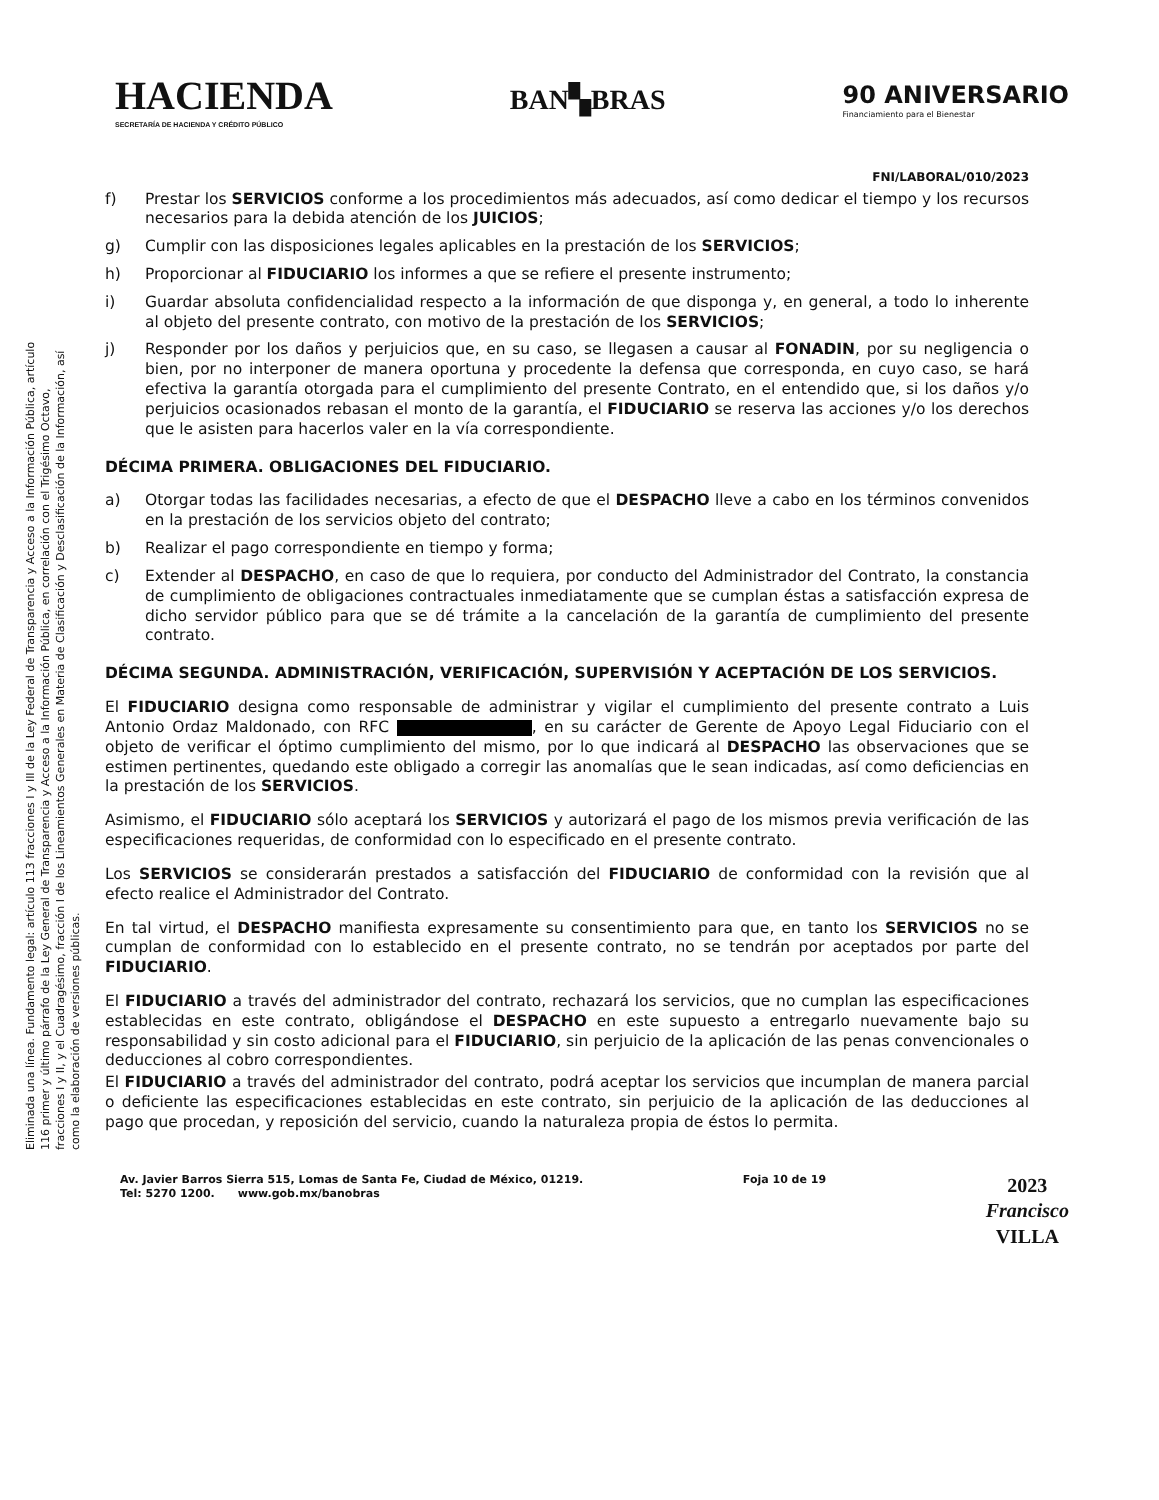HACIENDA
SECRETARÍA DE HACIENDA Y CRÉDITO PÚBLICO
BAN▚BRAS
90 ANIVERSARIO
Financiamiento para el Bienestar
FNI/LABORAL/010/2023
Eliminada una línea. Fundamento legal: artículo 113 fracciones I y III de la Ley Federal de Transparencia y Acceso a la Información Pública, artículo 116 primer y último párrafo de la Ley General de Transparencia y Acceso a la Información Pública, en correlación con el Trigésimo Octavo, fracciones I y II, y el Cuadragésimo, fracción I de los Lineamientos Generales en Materia de Clasificación y Desclasificación de la Información, así como la elaboración de versiones públicas.
f) Prestar los SERVICIOS conforme a los procedimientos más adecuados, así como dedicar el tiempo y los recursos necesarios para la debida atención de los JUICIOS;
g) Cumplir con las disposiciones legales aplicables en la prestación de los SERVICIOS;
h) Proporcionar al FIDUCIARIO los informes a que se refiere el presente instrumento;
i) Guardar absoluta confidencialidad respecto a la información de que disponga y, en general, a todo lo inherente al objeto del presente contrato, con motivo de la prestación de los SERVICIOS;
j) Responder por los daños y perjuicios que, en su caso, se llegasen a causar al FONADIN, por su negligencia o bien, por no interponer de manera oportuna y procedente la defensa que corresponda, en cuyo caso, se hará efectiva la garantía otorgada para el cumplimiento del presente Contrato, en el entendido que, si los daños y/o perjuicios ocasionados rebasan el monto de la garantía, el FIDUCIARIO se reserva las acciones y/o los derechos que le asisten para hacerlos valer en la vía correspondiente.
DÉCIMA PRIMERA. OBLIGACIONES DEL FIDUCIARIO.
a) Otorgar todas las facilidades necesarias, a efecto de que el DESPACHO lleve a cabo en los términos convenidos en la prestación de los servicios objeto del contrato;
b) Realizar el pago correspondiente en tiempo y forma;
c) Extender al DESPACHO, en caso de que lo requiera, por conducto del Administrador del Contrato, la constancia de cumplimiento de obligaciones contractuales inmediatamente que se cumplan éstas a satisfacción expresa de dicho servidor público para que se dé trámite a la cancelación de la garantía de cumplimiento del presente contrato.
DÉCIMA SEGUNDA. ADMINISTRACIÓN, VERIFICACIÓN, SUPERVISIÓN Y ACEPTACIÓN DE LOS SERVICIOS.
El FIDUCIARIO designa como responsable de administrar y vigilar el cumplimiento del presente contrato a Luis Antonio Ordaz Maldonado, con RFC , en su carácter de Gerente de Apoyo Legal Fiduciario con el objeto de verificar el óptimo cumplimiento del mismo, por lo que indicará al DESPACHO las observaciones que se estimen pertinentes, quedando este obligado a corregir las anomalías que le sean indicadas, así como deficiencias en la prestación de los SERVICIOS.
Asimismo, el FIDUCIARIO sólo aceptará los SERVICIOS y autorizará el pago de los mismos previa verificación de las especificaciones requeridas, de conformidad con lo especificado en el presente contrato.
Los SERVICIOS se considerarán prestados a satisfacción del FIDUCIARIO de conformidad con la revisión que al efecto realice el Administrador del Contrato.
En tal virtud, el DESPACHO manifiesta expresamente su consentimiento para que, en tanto los SERVICIOS no se cumplan de conformidad con lo establecido en el presente contrato, no se tendrán por aceptados por parte del FIDUCIARIO.
El FIDUCIARIO a través del administrador del contrato, rechazará los servicios, que no cumplan las especificaciones establecidas en este contrato, obligándose el DESPACHO en este supuesto a entregarlo nuevamente bajo su responsabilidad y sin costo adicional para el FIDUCIARIO, sin perjuicio de la aplicación de las penas convencionales o deducciones al cobro correspondientes.
El FIDUCIARIO a través del administrador del contrato, podrá aceptar los servicios que incumplan de manera parcial o deficiente las especificaciones establecidas en este contrato, sin perjuicio de la aplicación de las deducciones al pago que procedan, y reposición del servicio, cuando la naturaleza propia de éstos lo permita.
Av. Javier Barros Sierra 515, Lomas de Santa Fe, Ciudad de México, 01219.
Tel: 5270 1200. www.gob.mx/banobras
Foja 10 de 19
2023
Francisco
VILLA